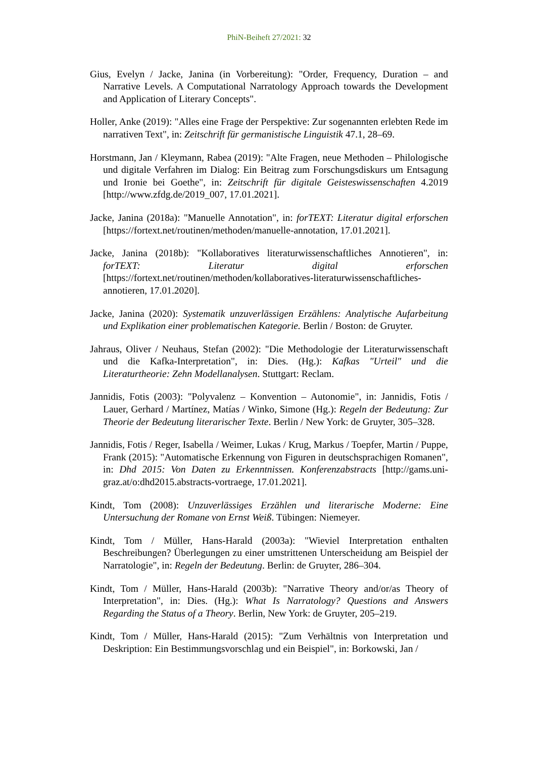PhiN-Beiheft 27/2021: 32
Gius, Evelyn / Jacke, Janina (in Vorbereitung): "Order, Frequency, Duration – and Narrative Levels. A Computational Narratology Approach towards the Development and Application of Literary Concepts".
Holler, Anke (2019): "Alles eine Frage der Perspektive: Zur sogenannten erlebten Rede im narrativen Text", in: Zeitschrift für germanistische Linguistik 47.1, 28–69.
Horstmann, Jan / Kleymann, Rabea (2019): "Alte Fragen, neue Methoden – Philologische und digitale Verfahren im Dialog: Ein Beitrag zum Forschungsdiskurs um Entsagung und Ironie bei Goethe", in: Zeitschrift für digitale Geisteswissenschaften 4.2019 [http://www.zfdg.de/2019_007, 17.01.2021].
Jacke, Janina (2018a): "Manuelle Annotation", in: forTEXT: Literatur digital erforschen [https://fortext.net/routinen/methoden/manuelle-annotation, 17.01.2021].
Jacke, Janina (2018b): "Kollaboratives literaturwissenschaftliches Annotieren", in: forTEXT: Literatur digital erforschen [https://fortext.net/routinen/methoden/kollaboratives-literaturwissenschaftliches-annotieren, 17.01.2020].
Jacke, Janina (2020): Systematik unzuverlässigen Erzählens: Analytische Aufarbeitung und Explikation einer problematischen Kategorie. Berlin / Boston: de Gruyter.
Jahraus, Oliver / Neuhaus, Stefan (2002): "Die Methodologie der Literaturwissenschaft und die Kafka-Interpretation", in: Dies. (Hg.): Kafkas "Urteil" und die Literaturtheorie: Zehn Modellanalysen. Stuttgart: Reclam.
Jannidis, Fotis (2003): "Polyvalenz – Konvention – Autonomie", in: Jannidis, Fotis / Lauer, Gerhard / Martínez, Matías / Winko, Simone (Hg.): Regeln der Bedeutung: Zur Theorie der Bedeutung literarischer Texte. Berlin / New York: de Gruyter, 305–328.
Jannidis, Fotis / Reger, Isabella / Weimer, Lukas / Krug, Markus / Toepfer, Martin / Puppe, Frank (2015): "Automatische Erkennung von Figuren in deutschsprachigen Romanen", in: Dhd 2015: Von Daten zu Erkenntnissen. Konferenzabstracts [http://gams.uni-graz.at/o:dhd2015.abstracts-vortraege, 17.01.2021].
Kindt, Tom (2008): Unzuverlässiges Erzählen und literarische Moderne: Eine Untersuchung der Romane von Ernst Weiß. Tübingen: Niemeyer.
Kindt, Tom / Müller, Hans-Harald (2003a): "Wieviel Interpretation enthalten Beschreibungen? Überlegungen zu einer umstrittenen Unterscheidung am Beispiel der Narratologie", in: Regeln der Bedeutung. Berlin: de Gruyter, 286–304.
Kindt, Tom / Müller, Hans-Harald (2003b): "Narrative Theory and/or/as Theory of Interpretation", in: Dies. (Hg.): What Is Narratology? Questions and Answers Regarding the Status of a Theory. Berlin, New York: de Gruyter, 205–219.
Kindt, Tom / Müller, Hans-Harald (2015): "Zum Verhältnis von Interpretation und Deskription: Ein Bestimmungsvorschlag und ein Beispiel", in: Borkowski, Jan /